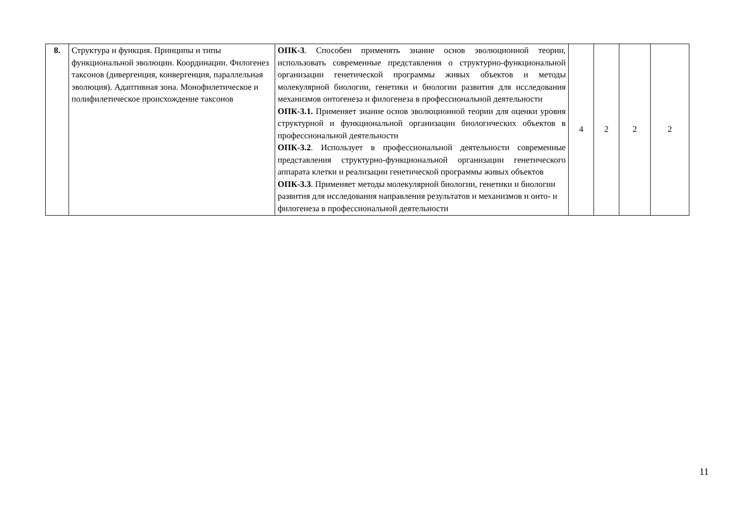| 8. | Структура и функция. Принципы и типы функциональной эволюции. Координации. Филогенез таксонов (дивергенция, конвергенция, параллельная эволюция). Адаптивная зона. Монофилетическое и полифилетическое происхождение таксонов | ОПК-3 . Способен применять знание основ эволюционной теории, использовать современные представления о структурно-функциональной организации генетической программы живых объектов и методы молекулярной биологии, генетики и биологии развития для исследования механизмов онтогенеза и филогенеза в профессиональной деятельности ОПК-3.1. Применяет знание основ эволюционной теории для оценки уровня структурной и функциональной организации биологических объектов в профессиональной деятельности ОПК-3.2 . Использует в профессиональной деятельности современные представления структурно-функциональной организации генетического аппарата клетки и реализации генетической программы живых объектов ОПК-3.3 . Применяет методы молекулярной биологии, генетики и биологии развития для исследования направления результатов и механизмов и онто- и филогенеза в профессиональной деятельности | 4 | 2 | 2 | 2 |
11